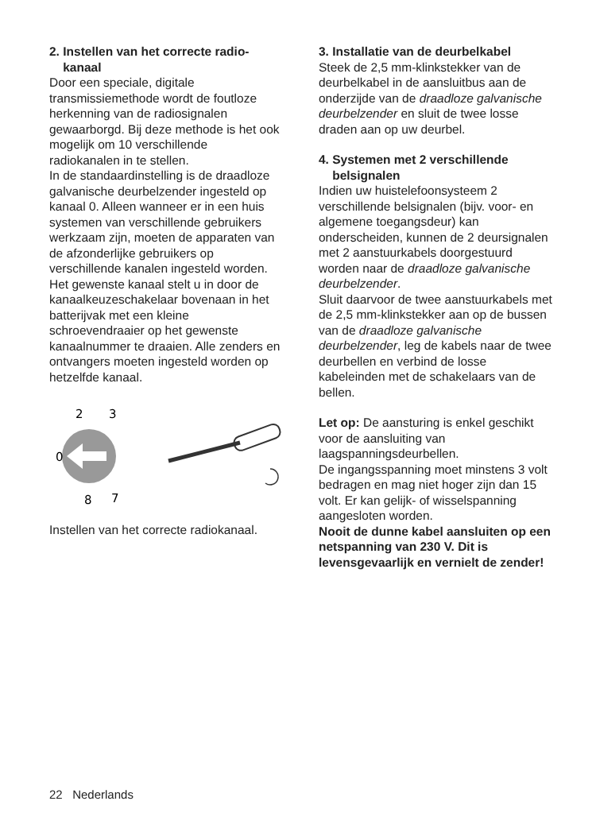2. Instellen van het correcte radio-
kanaal
Door een speciale, digitale transmissiemethode wordt de foutloze herkenning van de radiosignalen gewaarborgd. Bij deze methode is het ook mogelijk om 10 verschillende radiokanalen in te stellen.
In de standaardinstelling is de draadloze galvanische deurbelzender ingesteld op kanaal 0. Alleen wanneer er in een huis systemen van verschillende gebruikers werkzaam zijn, moeten de apparaten van de afzonderlijke gebruikers op verschillende kanalen ingesteld worden.
Het gewenste kanaal stelt u in door de kanaalkeuzeschakelaar bovenaan in het batterijvak met een kleine schroevendraaier op het gewenste kanaalnummer te draaien. Alle zenders en ontvangers moeten ingesteld worden op hetzelfde kanaal.
2
3
0
8
7
Instellen van het correcte radiokanaal.
3. Installatie van de deurbelkabel
Steek de 2,5 mm-klinkstekker van de deurbelkabel in de aansluitbus aan de onderzijde van de draadloze galvanische deurbelzender en sluit de twee losse draden aan op uw deurbel.
4. Systemen met 2 verschillende
belsignalen
Indien uw huistelefoonsysteem 2 verschillende belsignalen (bijv. voor- en algemene toegangsdeur) kan onderscheiden, kunnen de 2 deursignalen met 2 aanstuurkabels doorgestuurd worden naar de draadloze galvanische deurbelzender.
Sluit daarvoor de twee aanstuurkabels met de 2,5 mm-klinkstekker aan op de bussen van de draadloze galvanische deurbelzender, leg de kabels naar de twee deurbellen en verbind de losse kabeleinden met de schakelaars van de bellen.
Let op: De aansturing is enkel geschikt voor de aansluiting van laagspanningsdeurbellen.
De ingangsspanning moet minstens 3 volt bedragen en mag niet hoger zijn dan 15 volt. Er kan gelijk- of wisselspanning aangesloten worden.
Nooit de dunne kabel aansluiten op een netspanning van 230 V. Dit is levensgevaarlijk en vernielt de zender!
22 Nederlands